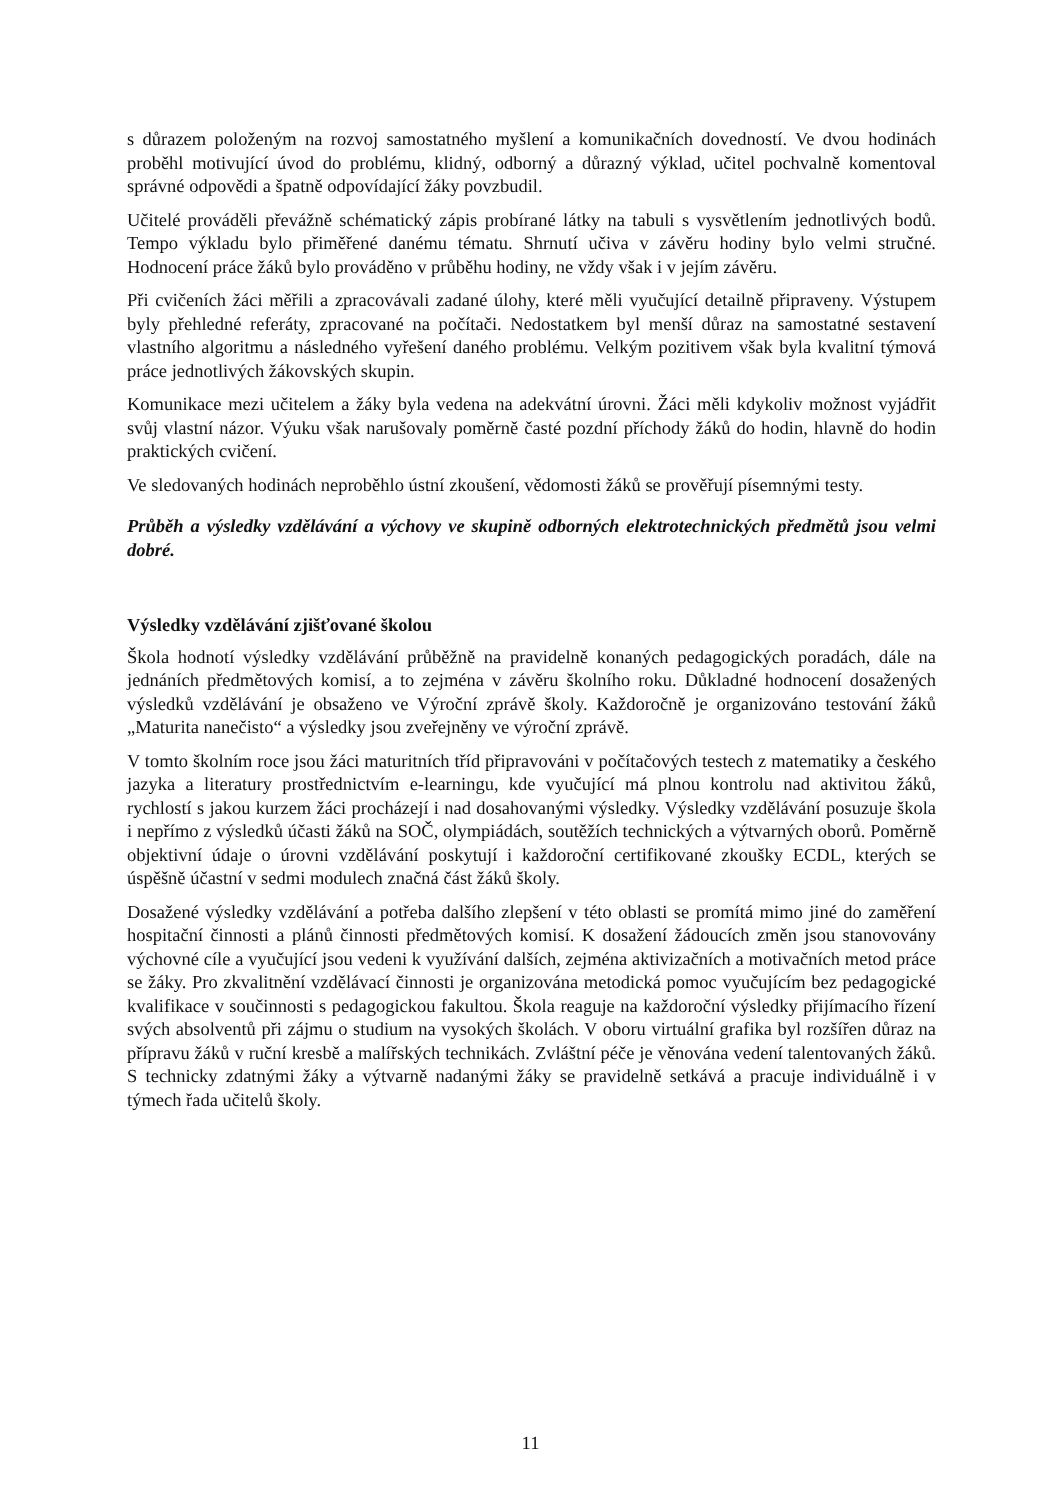s důrazem položeným na rozvoj samostatného myšlení a komunikačních dovedností. Ve dvou hodinách proběhl motivující úvod do problému, klidný, odborný a důrazný výklad, učitel pochvalně komentoval správné odpovědi a špatně odpovídající žáky povzbudil.
Učitelé prováděli převážně schématický zápis probírané látky na tabuli s vysvětlením jednotlivých bodů. Tempo výkladu bylo přiměřené danému tématu. Shrnutí učiva v závěru hodiny bylo velmi stručné. Hodnocení práce žáků bylo prováděno v průběhu hodiny, ne vždy však i v jejím závěru.
Při cvičeních žáci měřili a zpracovávali zadané úlohy, které měli vyučující detailně připraveny. Výstupem byly přehledné referáty, zpracované na počítači. Nedostatkem byl menší důraz na samostatné sestavení vlastního algoritmu a následného vyřešení daného problému. Velkým pozitivem však byla kvalitní týmová práce jednotlivých žákovských skupin.
Komunikace mezi učitelem a žáky byla vedena na adekvátní úrovni. Žáci měli kdykoliv možnost vyjádřit svůj vlastní názor. Výuku však narušovaly poměrně časté pozdní příchody žáků do hodin, hlavně do hodin praktických cvičení.
Ve sledovaných hodinách neproběhlo ústní zkoušení, vědomosti žáků se prověřují písemnými testy.
Průběh a výsledky vzdělávání a výchovy ve skupině odborných elektrotechnických předmětů jsou velmi dobré.
Výsledky vzdělávání zjišťované školou
Škola hodnotí výsledky vzdělávání průběžně na pravidelně konaných pedagogických poradách, dále na jednáních předmětových komisí, a to zejména v závěru školního roku. Důkladné hodnocení dosažených výsledků vzdělávání je obsaženo ve Výroční zprávě školy. Každoročně je organizováno testování žáků „Maturita nanečisto“ a výsledky jsou zveřejněny ve výroční zprávě.
V tomto školním roce jsou žáci maturitních tříd připravováni v počítačových testech z matematiky a českého jazyka a literatury prostřednictvím e-learningu, kde vyučující má plnou kontrolu nad aktivitou žáků, rychlostí s jakou kurzem žáci procházejí i nad dosahovanými výsledky. Výsledky vzdělávání posuzuje škola i nepřímo z výsledků účasti žáků na SOČ, olympiádách, soutěžích technických a výtvarných oborů. Poměrně objektivní údaje o úrovni vzdělávání poskytují i každoroční certifikované zkoušky ECDL, kterých se úspěšně účastní v sedmi modulech značná část žáků školy.
Dosažené výsledky vzdělávání a potřeba dalšího zlepšení v této oblasti se promítá mimo jiné do zaměření hospitační činnosti a plánů činnosti předmětových komisí. K dosažení žádoucích změn jsou stanovovány výchovné cíle a vyučující jsou vedeni k využívání dalších, zejména aktivizačních a motivačních metod práce se žáky. Pro zkvalitnění vzdělávací činnosti je organizována metodická pomoc vyučujícím bez pedagogické kvalifikace v součinnosti s pedagogickou fakultou. Škola reaguje na každoroční výsledky přijímacího řízení svých absolventů při zájmu o studium na vysokých školách. V oboru virtuální grafika byl rozšířen důraz na přípravu žáků v ruční kresbě a malířských technikách. Zvláštní péče je věnována vedení talentovaných žáků. S technicky zdatnými žáky a výtvarně nadanými žáky se pravidelně setkává a pracuje individuálně i v týmech řada učitelů školy.
11